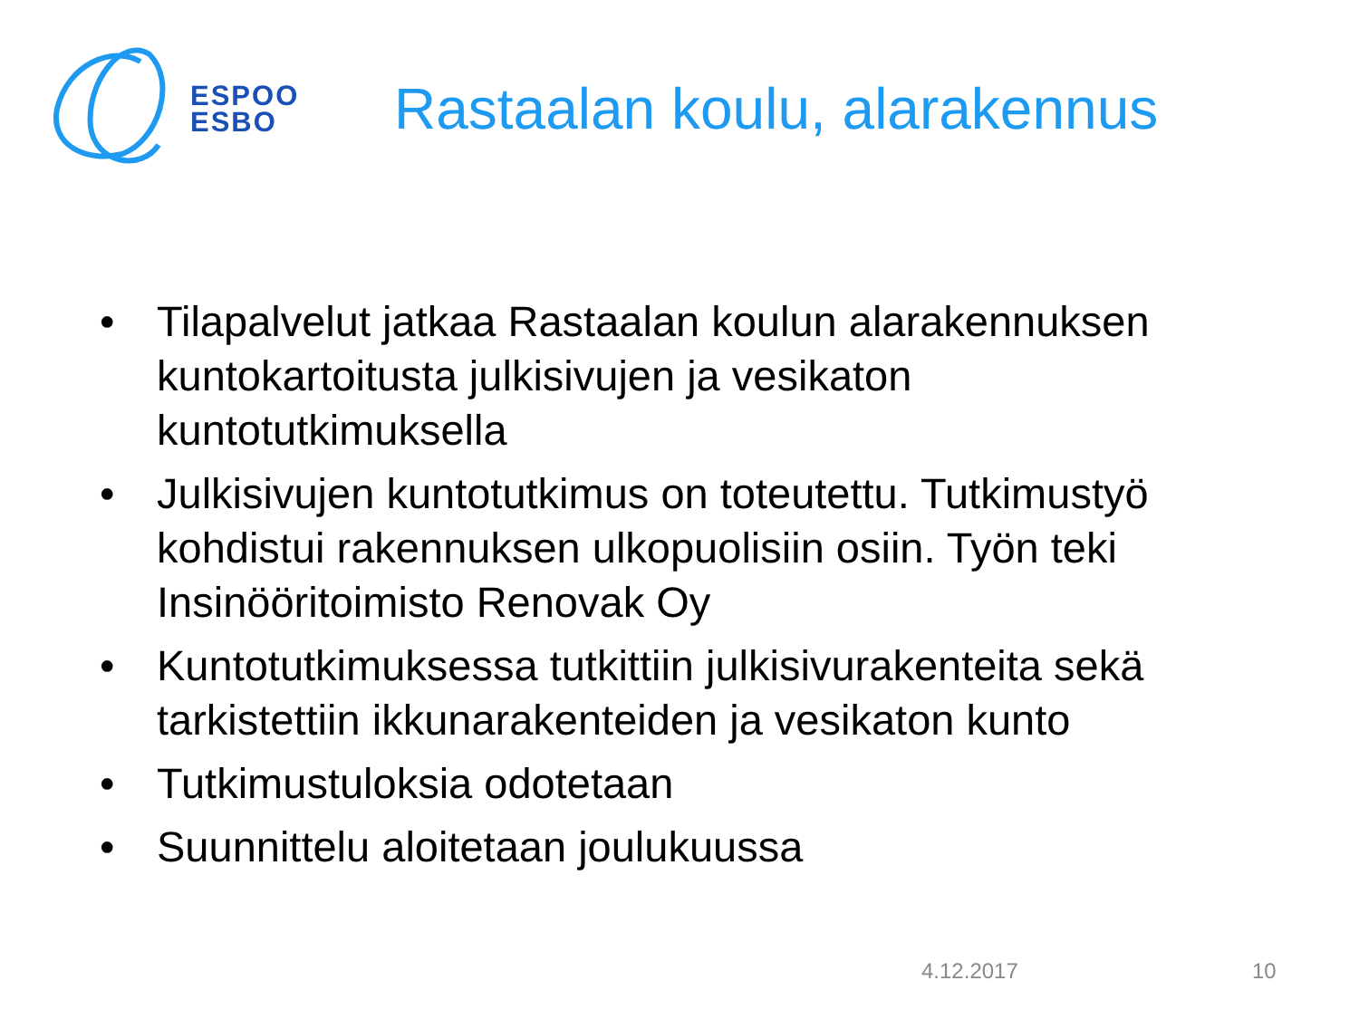ESPOO
ESBO
Rastaalan koulu, alarakennus
• Tilapalvelut jatkaa Rastaalan koulun alarakennuksen kuntokartoitusta julkisivujen ja vesikaton kuntotutkimuksella
• Julkisivujen kuntotutkimus on toteutettu. Tutkimustyö kohdistui rakennuksen ulkopuolisiin osiin. Työn teki Insinööritoimisto Renovak Oy
• Kuntotutkimuksessa tutkittiin julkisivurakenteita sekä tarkistettiin ikkunarakenteiden ja vesikaton kunto
• Tutkimustuloksia odotetaan
• Suunnittelu aloitetaan joulukuussa
4.12.2017 10